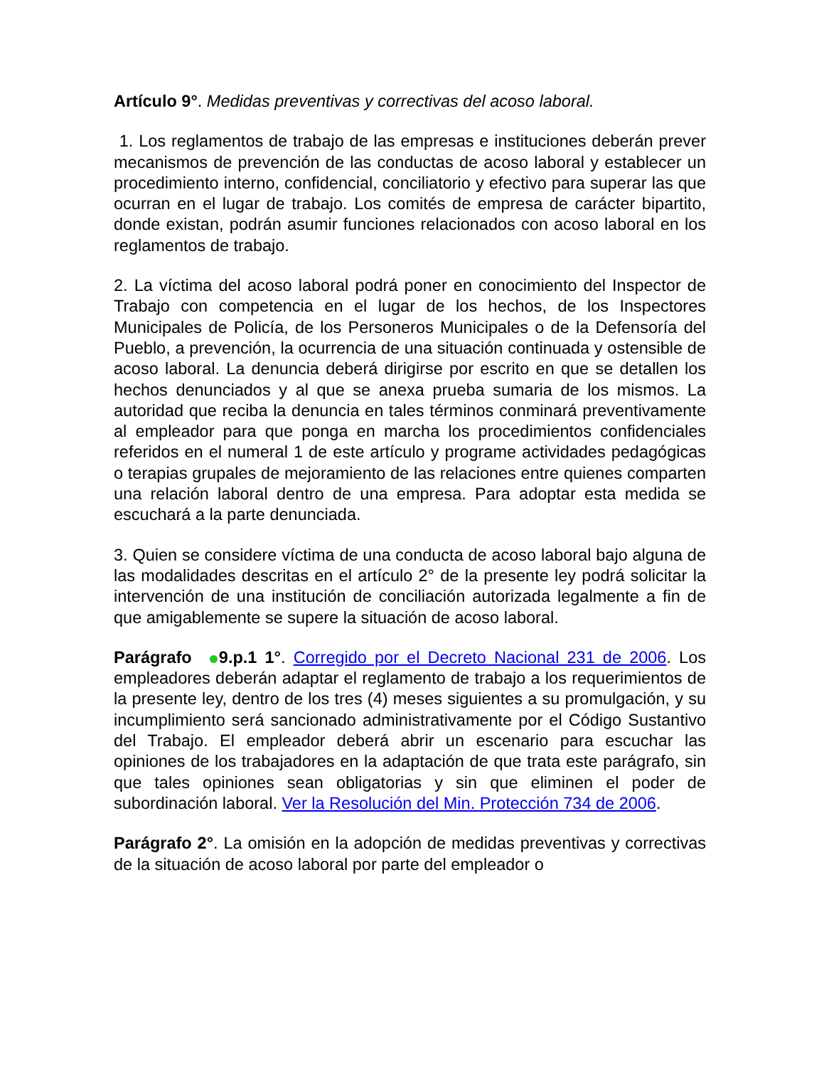Artículo 9°. Medidas preventivas y correctivas del acoso laboral.
1. Los reglamentos de trabajo de las empresas e instituciones deberán prever mecanismos de prevención de las conductas de acoso laboral y establecer un procedimiento interno, confidencial, conciliatorio y efectivo para superar las que ocurran en el lugar de trabajo. Los comités de empresa de carácter bipartito, donde existan, podrán asumir funciones relacionados con acoso laboral en los reglamentos de trabajo.
2. La víctima del acoso laboral podrá poner en conocimiento del Inspector de Trabajo con competencia en el lugar de los hechos, de los Inspectores Municipales de Policía, de los Personeros Municipales o de la Defensoría del Pueblo, a prevención, la ocurrencia de una situación continuada y ostensible de acoso laboral. La denuncia deberá dirigirse por escrito en que se detallen los hechos denunciados y al que se anexa prueba sumaria de los mismos. La autoridad que reciba la denuncia en tales términos conminará preventivamente al empleador para que ponga en marcha los procedimientos confidenciales referidos en el numeral 1 de este artículo y programe actividades pedagógicas o terapias grupales de mejoramiento de las relaciones entre quienes comparten una relación laboral dentro de una empresa. Para adoptar esta medida se escuchará a la parte denunciada.
3. Quien se considere víctima de una conducta de acoso laboral bajo alguna de las modalidades descritas en el artículo 2° de la presente ley podrá solicitar la intervención de una institución de conciliación autorizada legalmente a fin de que amigablemente se supere la situación de acoso laboral.
Parágrafo 9.p.1 1°. Corregido por el Decreto Nacional 231 de 2006. Los empleadores deberán adaptar el reglamento de trabajo a los requerimientos de la presente ley, dentro de los tres (4) meses siguientes a su promulgación, y su incumplimiento será sancionado administrativamente por el Código Sustantivo del Trabajo. El empleador deberá abrir un escenario para escuchar las opiniones de los trabajadores en la adaptación de que trata este parágrafo, sin que tales opiniones sean obligatorias y sin que eliminen el poder de subordinación laboral. Ver la Resolución del Min. Protección 734 de 2006.
Parágrafo 2°. La omisión en la adopción de medidas preventivas y correctivas de la situación de acoso laboral por parte del empleador o